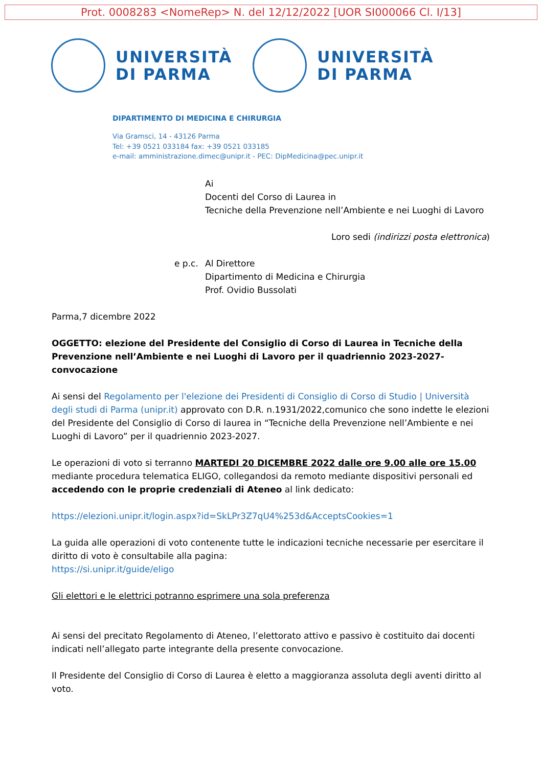Prot. 0008283 <NomeRep> N. del 12/12/2022 [UOR SI000066 Cl. I/13]
UNIVERSITÀ
DI PARMA
UNIVERSITÀ
DI PARMA
DIPARTIMENTO DI MEDICINA E CHIRURGIA
Via Gramsci, 14 - 43126 Parma
Tel: +39 0521 033184 fax: +39 0521 033185
e-mail: amministrazione.dimec@unipr.it - PEC: DipMedicina@pec.unipr.it
Ai
Docenti del Corso di Laurea in
Tecniche della Prevenzione nell’Ambiente e nei Luoghi di Lavoro
Loro sedi (indirizzi posta elettronica)
e p.c.
Al Direttore
Dipartimento di Medicina e Chirurgia
Prof. Ovidio Bussolati
Parma,7 dicembre 2022
OGGETTO: elezione del Presidente del Consiglio di Corso di Laurea in Tecniche della Prevenzione nell’Ambiente e nei Luoghi di Lavoro per il quadriennio 2023-2027-convocazione
Ai sensi del Regolamento per l'elezione dei Presidenti di Consiglio di Corso di Studio | Università degli studi di Parma (unipr.it) approvato con D.R. n.1931/2022,comunico che sono indette le elezioni del Presidente del Consiglio di Corso di laurea in “Tecniche della Prevenzione nell’Ambiente e nei Luoghi di Lavoro” per il quadriennio 2023-2027.
Le operazioni di voto si terranno MARTEDI 20 DICEMBRE 2022 dalle ore 9.00 alle ore 15.00 mediante procedura telematica ELIGO, collegandosi da remoto mediante dispositivi personali ed accedendo con le proprie credenziali di Ateneo al link dedicato:
https://elezioni.unipr.it/login.aspx?id=SkLPr3Z7qU4%253d&AcceptsCookies=1
La guida alle operazioni di voto contenente tutte le indicazioni tecniche necessarie per esercitare il diritto di voto è consultabile alla pagina:
https://si.unipr.it/guide/eligo
Gli elettori e le elettrici potranno esprimere una sola preferenza
Ai sensi del precitato Regolamento di Ateneo, l’elettorato attivo e passivo è costituito dai docenti indicati nell’allegato parte integrante della presente convocazione.
Il Presidente del Consiglio di Corso di Laurea è eletto a maggioranza assoluta degli aventi diritto al voto.